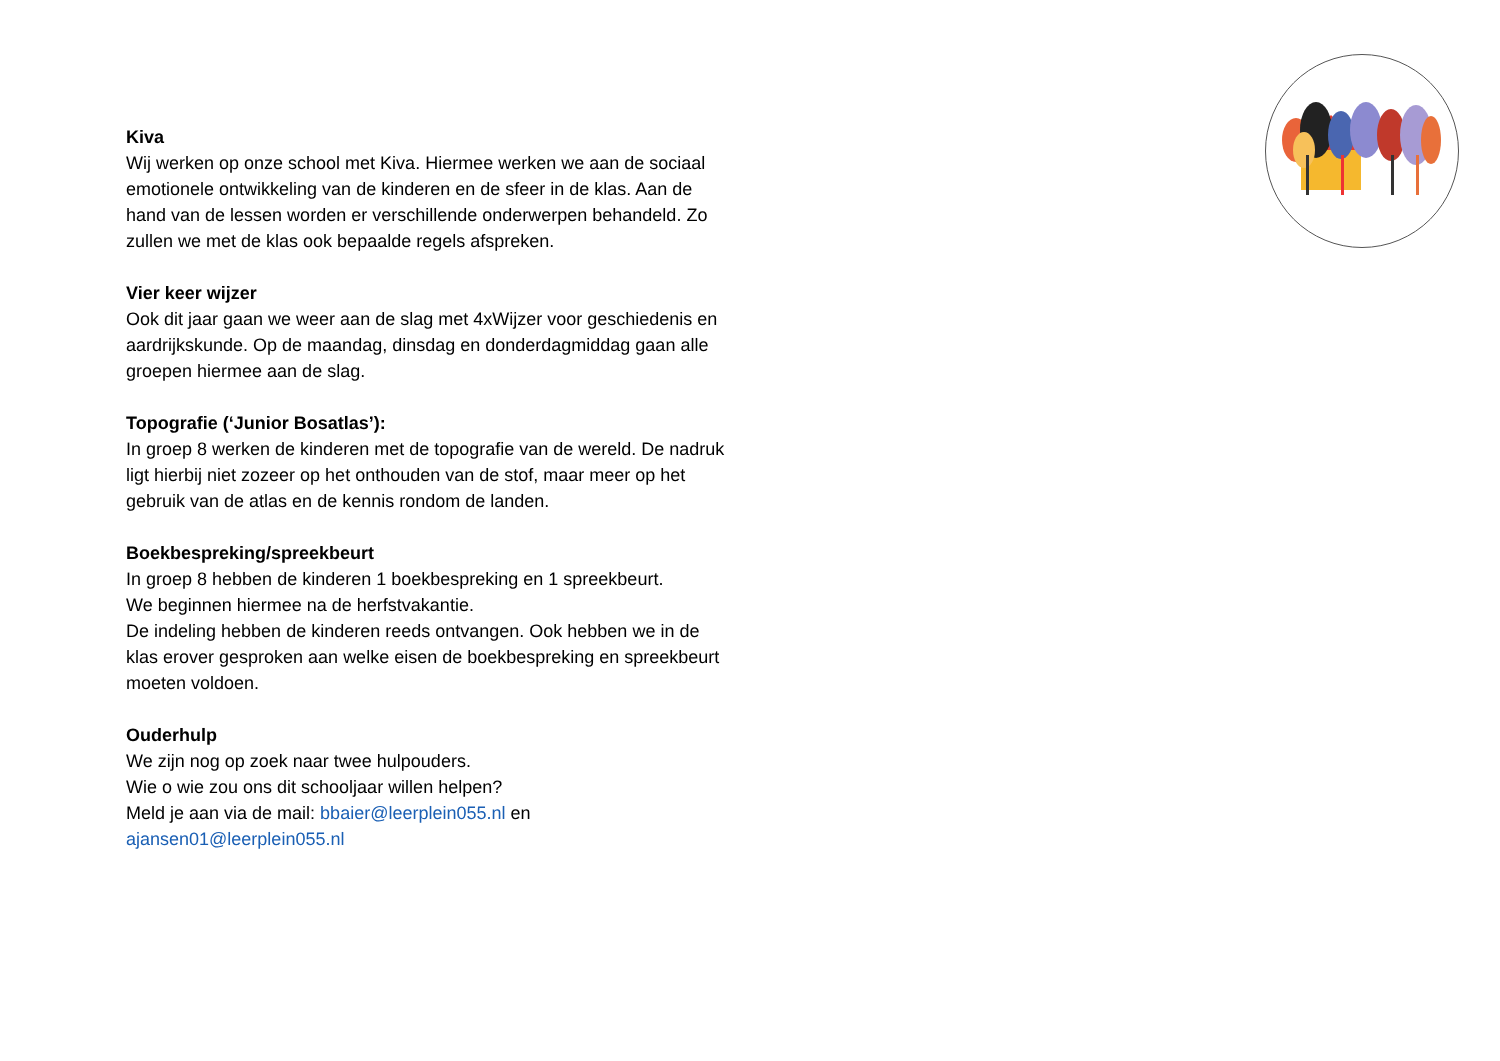Kiva
Wij werken op onze school met Kiva. Hiermee werken we aan de sociaal emotionele ontwikkeling van de kinderen en de sfeer in de klas. Aan de hand van de lessen worden er verschillende onderwerpen behandeld. Zo zullen we met de klas ook bepaalde regels afspreken.
Vier keer wijzer
Ook dit jaar gaan we weer aan de slag met 4xWijzer voor geschiedenis en aardrijkskunde. Op de maandag, dinsdag en donderdagmiddag gaan alle groepen hiermee aan de slag.
Topografie (‘Junior Bosatlas’):
In groep 8 werken de kinderen met de topografie van de wereld. De nadruk ligt hierbij niet zozeer op het onthouden van de stof, maar meer op het gebruik van de atlas en de kennis rondom de landen.
Boekbespreking/spreekbeurt
In groep 8 hebben de kinderen 1 boekbespreking en 1 spreekbeurt.
We beginnen hiermee na de herfstvakantie.
De indeling hebben de kinderen reeds ontvangen. Ook hebben we in de klas erover gesproken aan welke eisen de boekbespreking en spreekbeurt moeten voldoen.
Ouderhulp
We zijn nog op zoek naar twee hulpouders.
Wie o wie zou ons dit schooljaar willen helpen?
Meld je aan via de mail: bbaier@leerplein055.nl en
ajansen01@leerplein055.nl